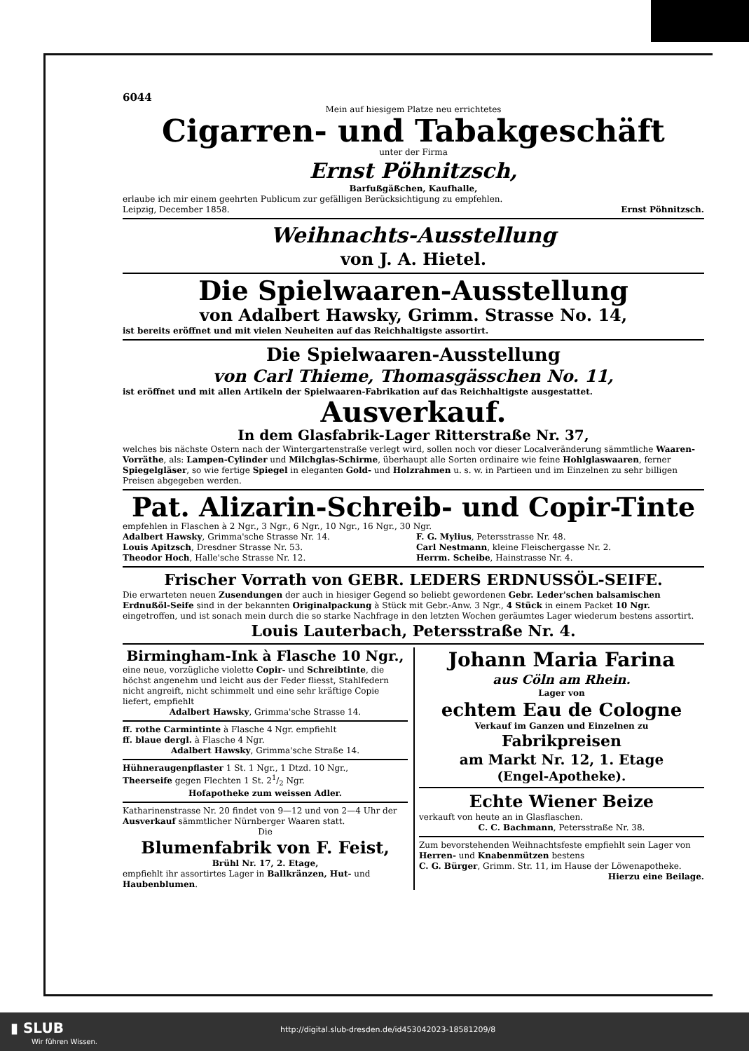6044
Mein auf hiesigem Platze neu errichtetes
Cigarren- und Tabakgeschäft
unter der Firma
Ernst Pöhnitzsch,
Barfußgäßchen, Kaufhalle,
erlaube ich mir einem geehrten Publicum zur gefälligen Berücksichtigung zu empfehlen.
Leipzig, December 1858. Ernst Pöhnitzsch.
Weihnachts-Ausstellung
von J. A. Hietel.
Die Spielwaaren-Ausstellung
von Adalbert Hawsky, Grimm. Strasse No. 14,
ist bereits eröffnet und mit vielen Neuheiten auf das Reichhaltigste assortirt.
Die Spielwaaren-Ausstellung
von Carl Thieme, Thomasgässchen No. 11,
ist eröffnet und mit allen Artikeln der Spielwaaren-Fabrikation auf das Reichhaltigste ausgestattet.
Ausverkauf.
In dem Glasfabrik-Lager Ritterstraße Nr. 37,
welches bis nächste Ostern nach der Wintergartenstraße verlegt wird, sollen noch vor dieser Localveränderung sämmtliche Waaren-Vorräthe, als: Lampen-Cylinder und Milchglas-Schirme, überhaupt alle Sorten ordinaire wie feine Hohlglaswaaren, ferner Spiegelgläser, so wie fertige Spiegel in eleganten Gold- und Holzrahmen u. s. w. in Partieen und im Einzelnen zu sehr billigen Preisen abgegeben werden.
Pat. Alizarin-Schreib- und Copir-Tinte
empfehlen in Flaschen à 2 Ngr., 3 Ngr., 6 Ngr., 10 Ngr., 16 Ngr., 30 Ngr.
Adalbert Hawsky, Grimma'sche Strasse Nr. 14.
Louis Apitzsch, Dresdner Strasse Nr. 53.
Theodor Hoch, Halle'sche Strasse Nr. 12.
F. G. Mylius, Petersstrasse Nr. 48.
Carl Nestmann, kleine Fleischergasse Nr. 2.
Herrm. Scheibe, Hainstrasse Nr. 4.
Frischer Vorrath von GEBR. LEDERS ERDNUSSÖL-SEIFE.
Die erwarteten neuen Zusendungen der auch in hiesiger Gegend so beliebt gewordenen Gebr. Leder'schen balsamischen Erdnußöl-Seife sind in der bekannten Originalpackung à Stück mit Gebr.-Anw. 3 Ngr., 4 Stück in einem Packet 10 Ngr. eingetroffen, und ist sonach mein durch die so starke Nachfrage in den letzten Wochen geräumtes Lager wiederum bestens assortirt.
Louis Lauterbach, Petersstraße Nr. 4.
Birmingham-Ink à Flasche 10 Ngr.,
eine neue, vorzügliche violette Copir- und Schreibtinte, die höchst angenehm und leicht aus der Feder fliesst, Stahlfedern nicht angreift, nicht schimmelt und eine sehr kräftige Copie liefert, empfiehlt
Adalbert Hawsky, Grimma'sche Strasse 14.
ff. rothe Carmintinte à Flasche 4 Ngr. empfiehlt
ff. blaue dergl. à Flasche 4 Ngr.
Adalbert Hawsky, Grimma'sche Straße 14.
Hühneraugenpflaster 1 St. 1 Ngr., 1 Dtzd. 10 Ngr.,
Theerseife gegen Flechten 1 St. 21/2 Ngr.
Hofapotheke zum weissen Adler.
Katharinenstrasse Nr. 20 findet von 9—12 und von 2—4 Uhr der Ausverkauf sämmtlicher Nürnberger Waaren statt.
Die
Blumenfabrik von F. Feist,
Brühl Nr. 17, 2. Etage,
empfiehlt ihr assortirtes Lager in Ballkränzen, Hut- und Haubenblumen.
Johann Maria Farina
aus Cöln am Rhein.
Lager von
echtem Eau de Cologne
Verkauf im Ganzen und Einzelnen zu
Fabrikpreisen
am Markt Nr. 12, 1. Etage
(Engel-Apotheke).
Echte Wiener Beize
verkauft von heute an in Glasflaschen.
C. C. Bachmann, Petersstraße Nr. 38.
Zum bevorstehenden Weihnachtsfeste empfiehlt sein Lager von Herren- und Knabenmützen bestens
C. G. Bürger, Grimm. Str. 11, im Hause der Löwenapotheke.
Hierzu eine Beilage.
▮ SLUB
Wir führen Wissen.
http://digital.slub-dresden.de/id453042023-18581209/8